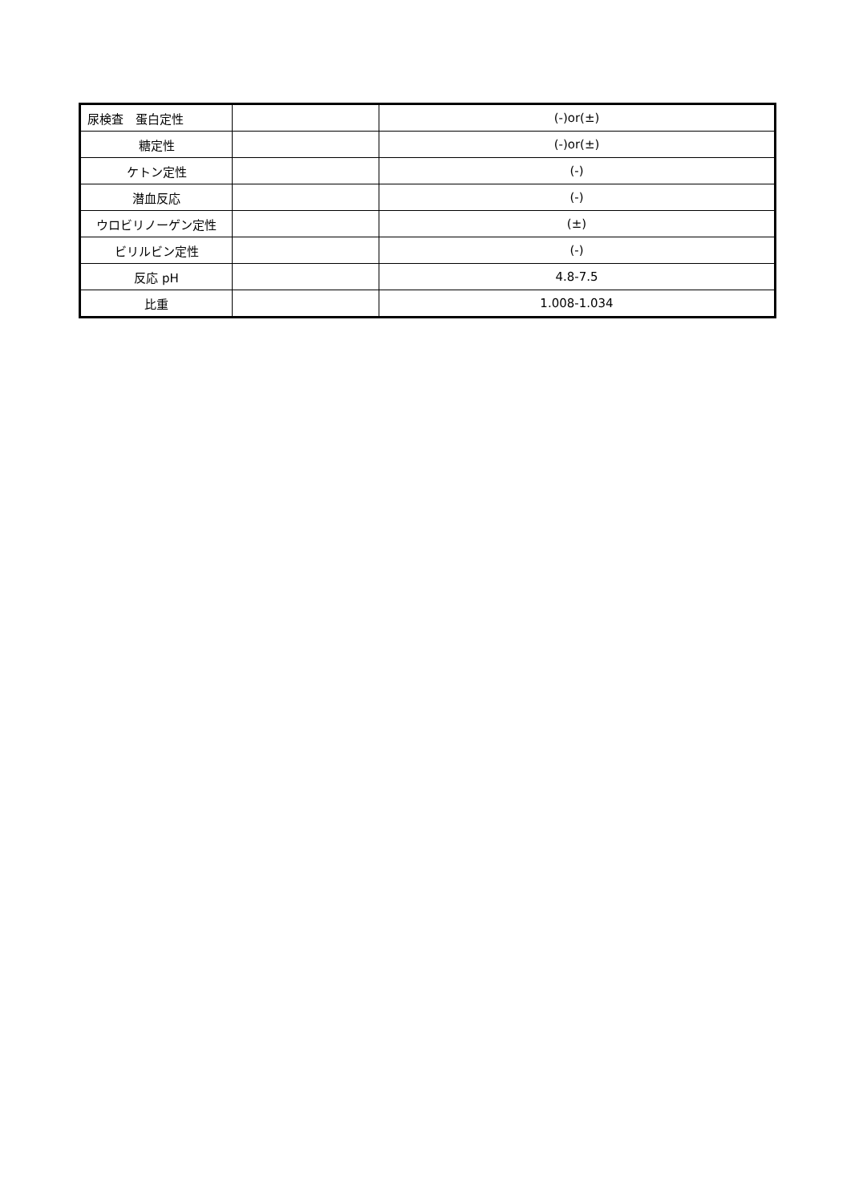| 尿検査 蛋白定性 | | (-)or(±) |
| 糖定性 | | (-)or(±) |
| ケトン定性 | | (-) |
| 潜血反応 | | (-) |
| ウロビリノーゲン定性 | | (±) |
| ビリルビン定性 | | (-) |
| 反応 pH | | 4.8-7.5 |
| 比重 | | 1.008-1.034 |